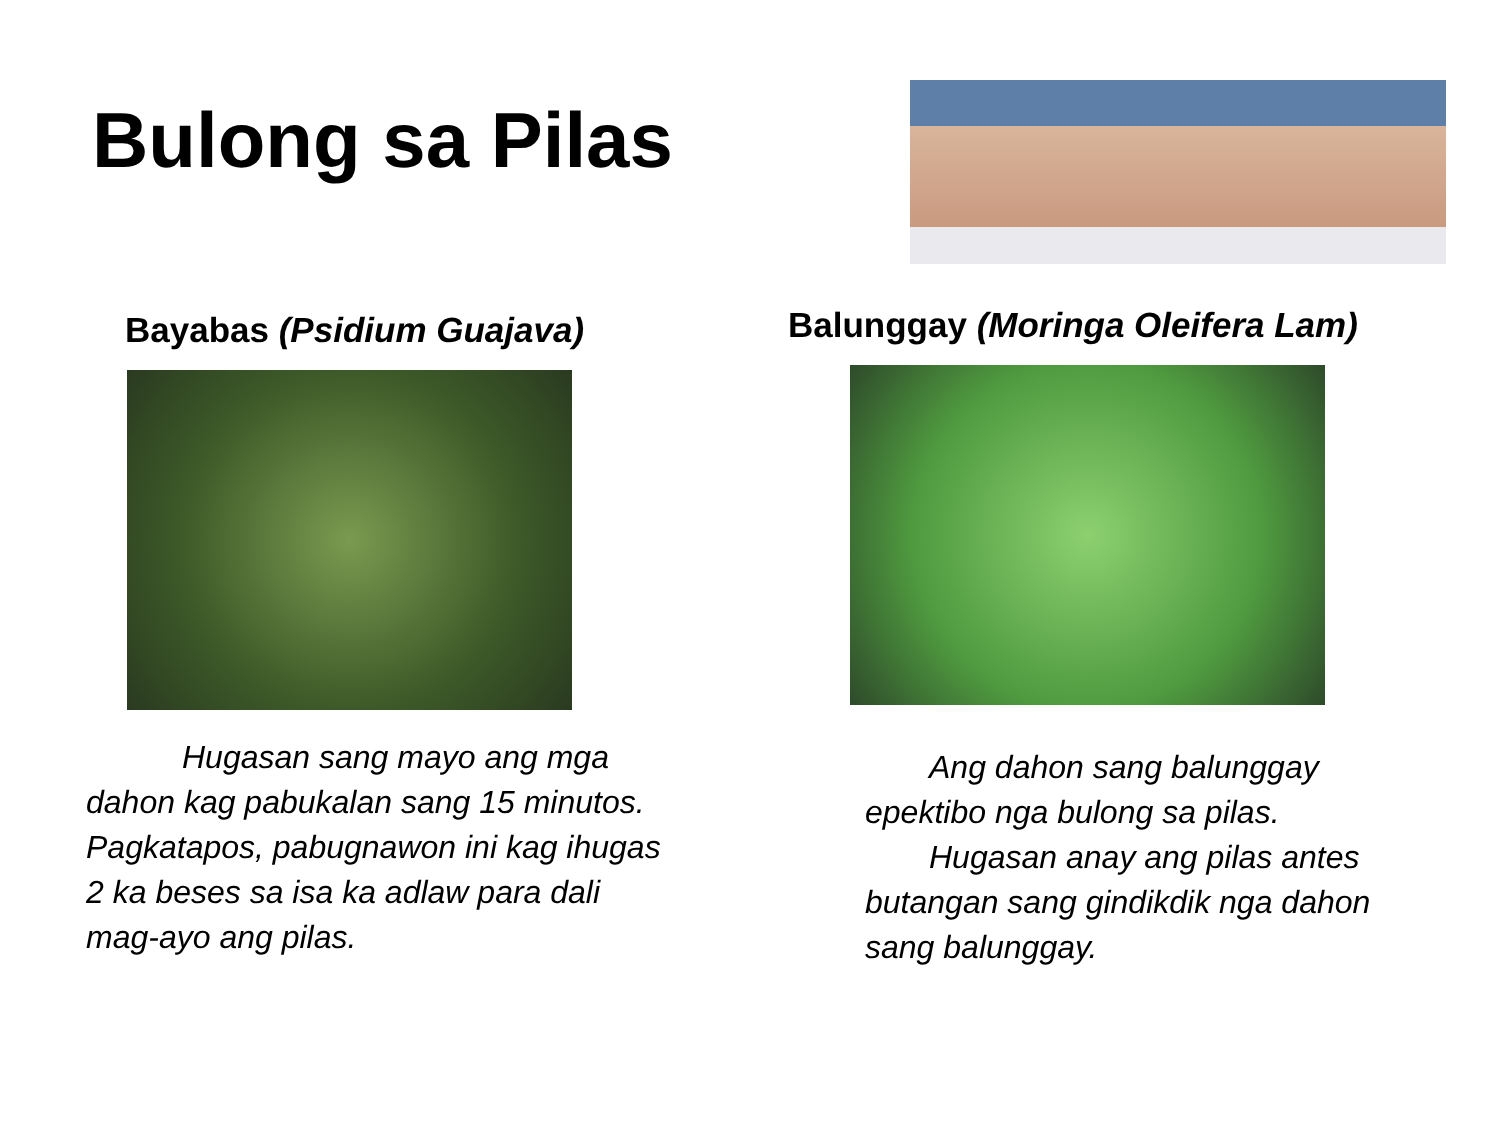Bulong sa Pilas
Bayabas (Psidium Guajava)
   Hugasan sang mayo ang mga dahon kag pabukalan sang 15 minutos. Pagkatapos, pabugnawon ini kag ihugas 2 ka beses sa isa ka adlaw para dali mag-ayo ang pilas.
Balunggay (Moringa Oleifera Lam)
  Ang dahon sang balunggay epektibo nga bulong sa pilas.
  Hugasan anay ang pilas antes butangan sang gindikdik nga dahon sang balunggay.